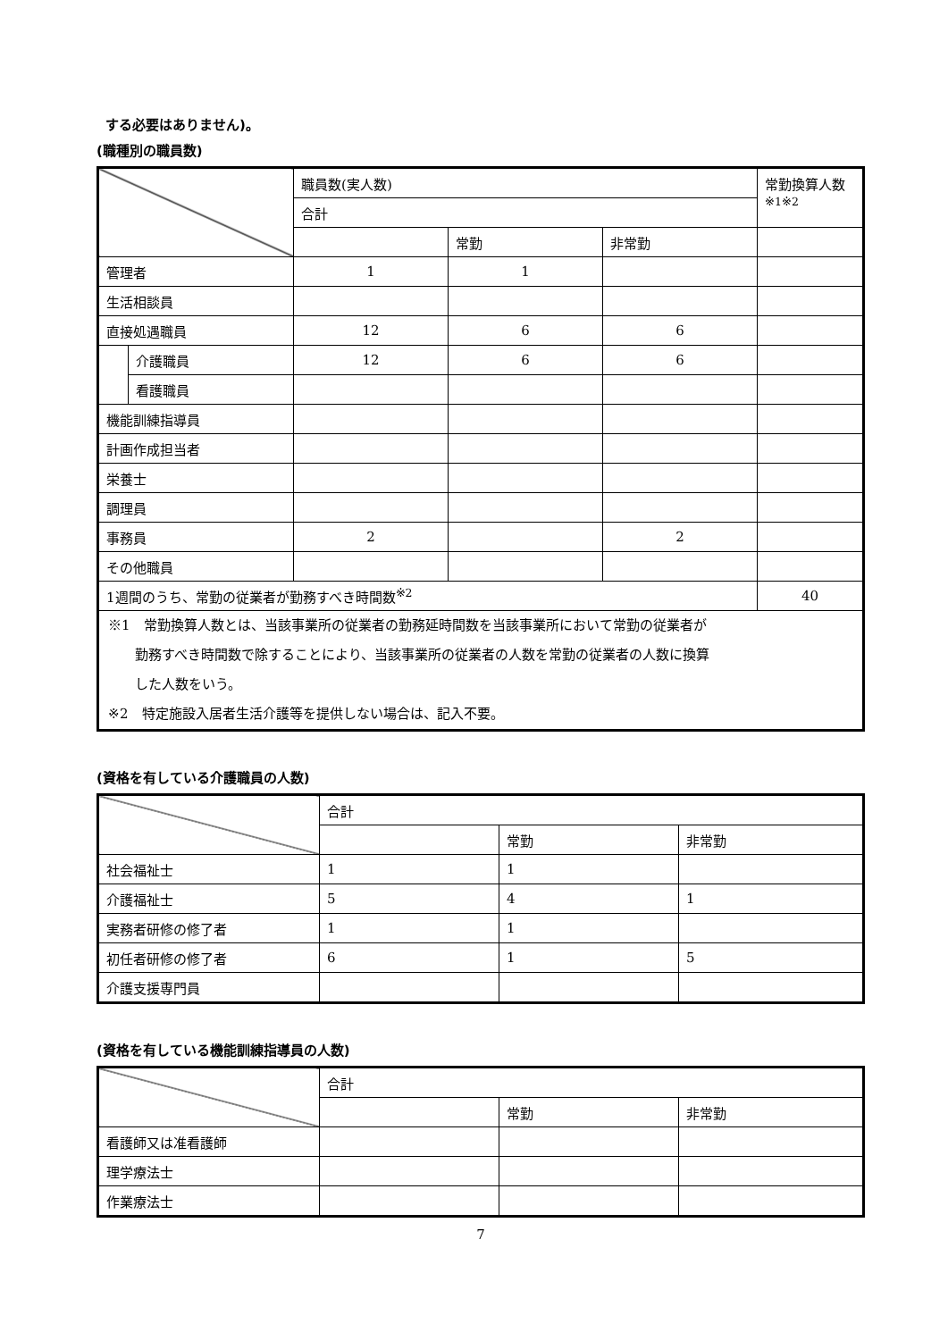する必要はありません)。
(職種別の職員数)
| | | 職員数(実人数) | | | 常勤換算人数 ※1※2 |
| --- | --- | --- | --- | --- | --- |
| | | 合計 | | | |
| | | | 常勤 | 非常勤 | |
| 管理者 | | 1 | 1 | | |
| 生活相談員 | | | | | |
| 直接処遇職員 | | 12 | 6 | 6 | |
| | 介護職員 | 12 | 6 | 6 | |
| | 看護職員 | | | | |
| 機能訓練指導員 | | | | | |
| 計画作成担当者 | | | | | |
| 栄養士 | | | | | |
| 調理員 | | | | | |
| 事務員 | | 2 | | 2 | |
| その他職員 | | | | | |
| 1週間のうち、常勤の従業者が勤務すべき時間数<sup>※2</sup> | | | | | 40 |
| ※1 常勤換算人数とは、当該事業所の従業者の勤務延時間数を当該事業所において常勤の従業者が 勤務すべき時間数で除することにより、当該事業所の従業者の人数を常勤の従業者の人数に換算 した人数をいう。 ※2 特定施設入居者生活介護等を提供しない場合は、記入不要。 | | | | | |
(資格を有している介護職員の人数)
| | 合計 | | |
| --- | --- | --- | --- |
| | | 常勤 | 非常勤 |
| 社会福祉士 | 1 | 1 | |
| 介護福祉士 | 5 | 4 | 1 |
| 実務者研修の修了者 | 1 | 1 | |
| 初任者研修の修了者 | 6 | 1 | 5 |
| 介護支援専門員 | | | |
(資格を有している機能訓練指導員の人数)
| | 合計 | | |
| --- | --- | --- | --- |
| | | 常勤 | 非常勤 |
| 看護師又は准看護師 | | | |
| 理学療法士 | | | |
| 作業療法士 | | | |
7